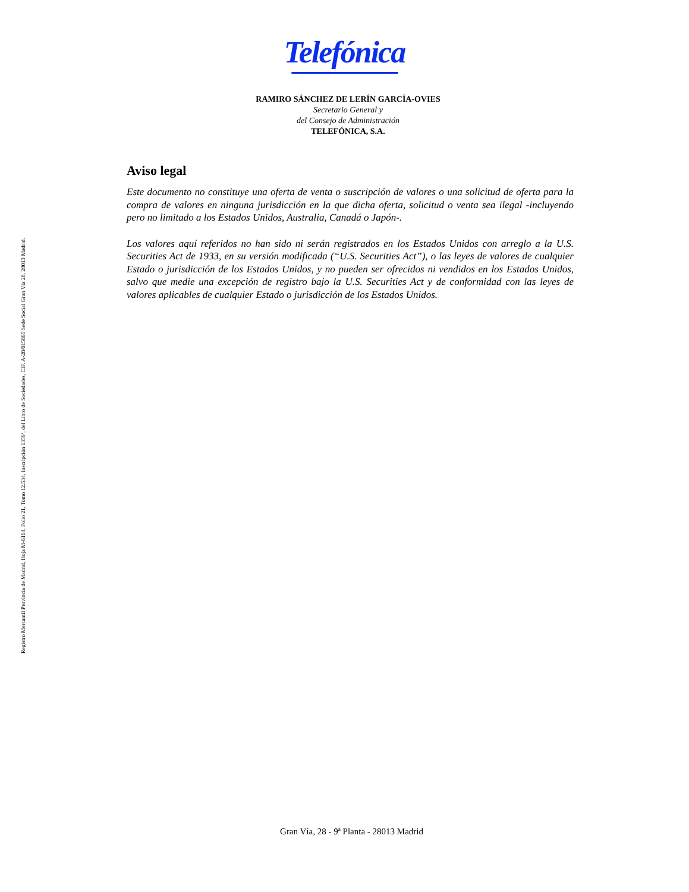Telefónica
RAMIRO SÁNCHEZ DE LERÍN GARCÍA-OVIES
Secretario General y
del Consejo de Administración
TELEFÓNICA, S.A.
Aviso legal
Este documento no constituye una oferta de venta o suscripción de valores o una solicitud de oferta para la compra de valores en ninguna jurisdicción en la que dicha oferta, solicitud o venta sea ilegal -incluyendo pero no limitado a los Estados Unidos, Australia, Canadá o Japón-.
Los valores aquí referidos no han sido ni serán registrados en los Estados Unidos con arreglo a la U.S. Securities Act de 1933, en su versión modificada (“U.S. Securities Act”), o las leyes de valores de cualquier Estado o jurisdicción de los Estados Unidos, y no pueden ser ofrecidos ni vendidos en los Estados Unidos, salvo que medie una excepción de registro bajo la U.S. Securities Act y de conformidad con las leyes de valores aplicables de cualquier Estado o jurisdicción de los Estados Unidos.
Registro Mercantil Provincia de Madrid, Hoja M-6164, Folio 21, Tomo 12.534, Inscripción 1359ª, del Libro de Sociedades, CIF. A-28/015865 Sede Social Gran Vía 28, 28013 Madrid.
Gran Vía, 28 - 9ª Planta - 28013 Madrid